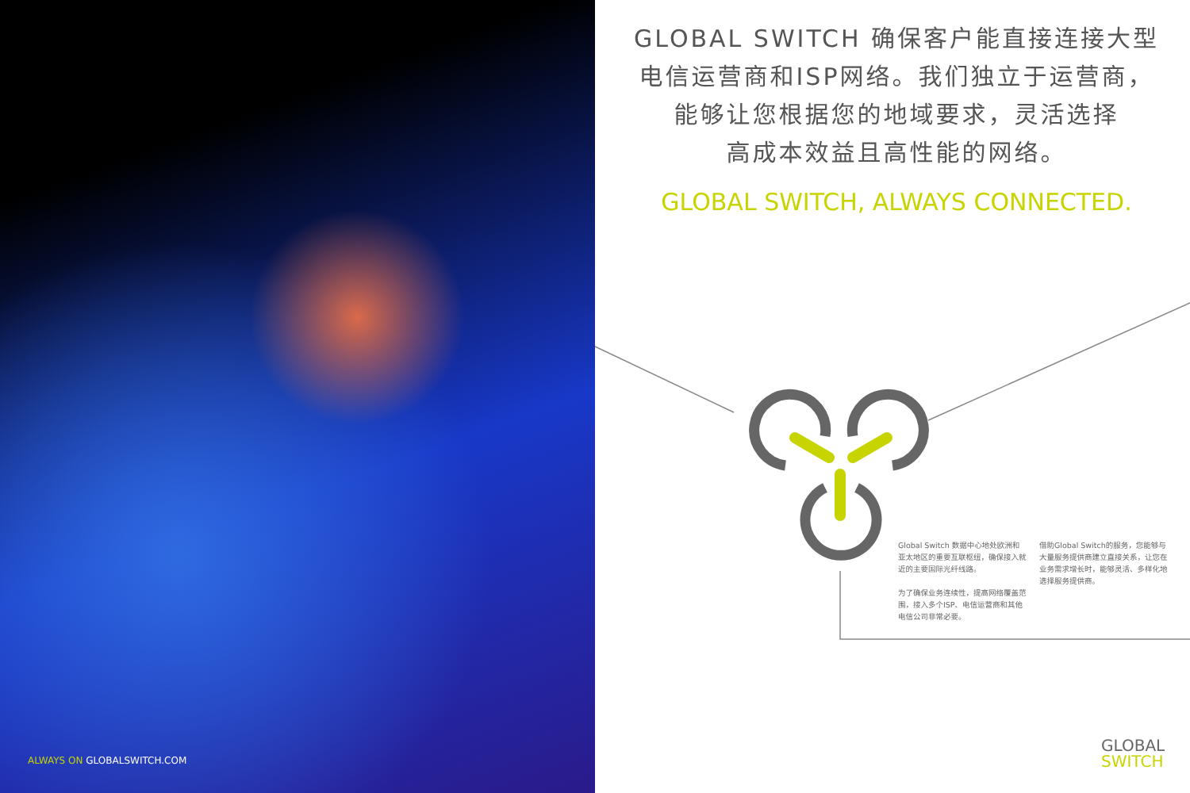ALWAYS ON GLOBALSWITCH.COM
GLOBAL SWITCH 确保客户能直接连接大型
电信运营商和ISP网络。我们独立于运营商，
能够让您根据您的地域要求，灵活选择
高成本效益且高性能的网络。
GLOBAL SWITCH, ALWAYS CONNECTED.
Global Switch 数据中心地处欧洲和亚太地区的重要互联枢纽，确保接入就近的主要国际光纤线路。
为了确保业务连续性，提高网络覆盖范围，接入多个ISP、电信运营商和其他电信公司非常必要。
借助Global Switch的服务，您能够与大量服务提供商建立直接关系，让您在业务需求增长时，能够灵活、多样化地选择服务提供商。
GLOBAL
SWITCH